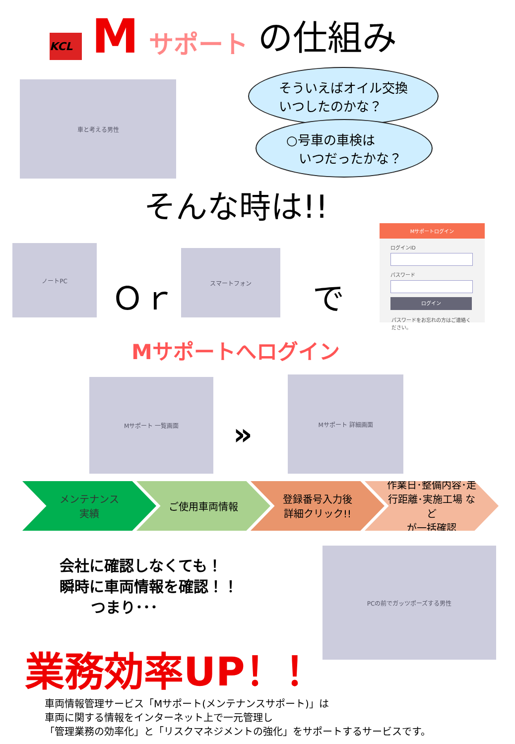KCL
Mサポート の仕組み
車と考える男性
そういえばオイル交換
いつしたのかな？
○号車の車検は
いつだったかな？
そんな時は!!
ノートPC
Ｏｒ
スマートフォン
で
Mサポートログイン
ログインID
パスワード
ログイン
パスワードをお忘れの方はご連絡ください。
Mサポートへログイン
Mサポート 一覧画面
»
Mサポート 詳細画面
メンテナンス
実績
ご使用車両情報 登録番号入力後
詳細クリック!!
作業日･整備内容･走行距離･実施工場 など
が一括確認
会社に確認しなくても！
瞬時に車両情報を確認！！
つまり･･･
PCの前でガッツポーズする男性
業務効率UP！！
車両情報管理サービス「Mサポート(メンテナンスサポート)」は
車両に関する情報をインターネット上で一元管理し
「管理業務の効率化」と「リスクマネジメントの強化」をサポートするサービスです。